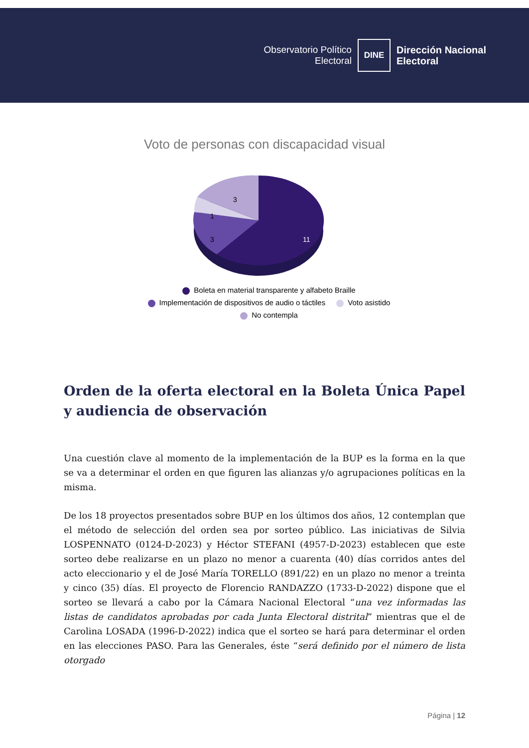Observatorio Político
Electoral
DINE
Dirección Nacional
Electoral
Voto de personas con discapacidad visual
11
3
1
3
Boleta en material transparente y alfabeto Braille
Implementación de dispositivos de audio o táctiles Voto asistido
No contempla
Orden de la oferta electoral en la Boleta Única Papel y audiencia de observación
Una cuestión clave al momento de la implementación de la BUP es la forma en la que se va a determinar el orden en que figuren las alianzas y/o agrupaciones políticas en la misma.
De los 18 proyectos presentados sobre BUP en los últimos dos años, 12 contemplan que el método de selección del orden sea por sorteo público. Las iniciativas de Silvia LOSPENNATO (0124-D-2023) y Héctor STEFANI (4957-D-2023) establecen que este sorteo debe realizarse en un plazo no menor a cuarenta (40) días corridos antes del acto eleccionario y el de José María TORELLO (891/22) en un plazo no menor a treinta y cinco (35) días. El proyecto de Florencio RANDAZZO (1733-D-2022) dispone que el sorteo se llevará a cabo por la Cámara Nacional Electoral “una vez informadas las listas de candidatos aprobadas por cada Junta Electoral distrital” mientras que el de Carolina LOSADA (1996-D-2022) indica que el sorteo se hará para determinar el orden en las elecciones PASO. Para las Generales, éste “será definido por el número de lista otorgado
Página | 12